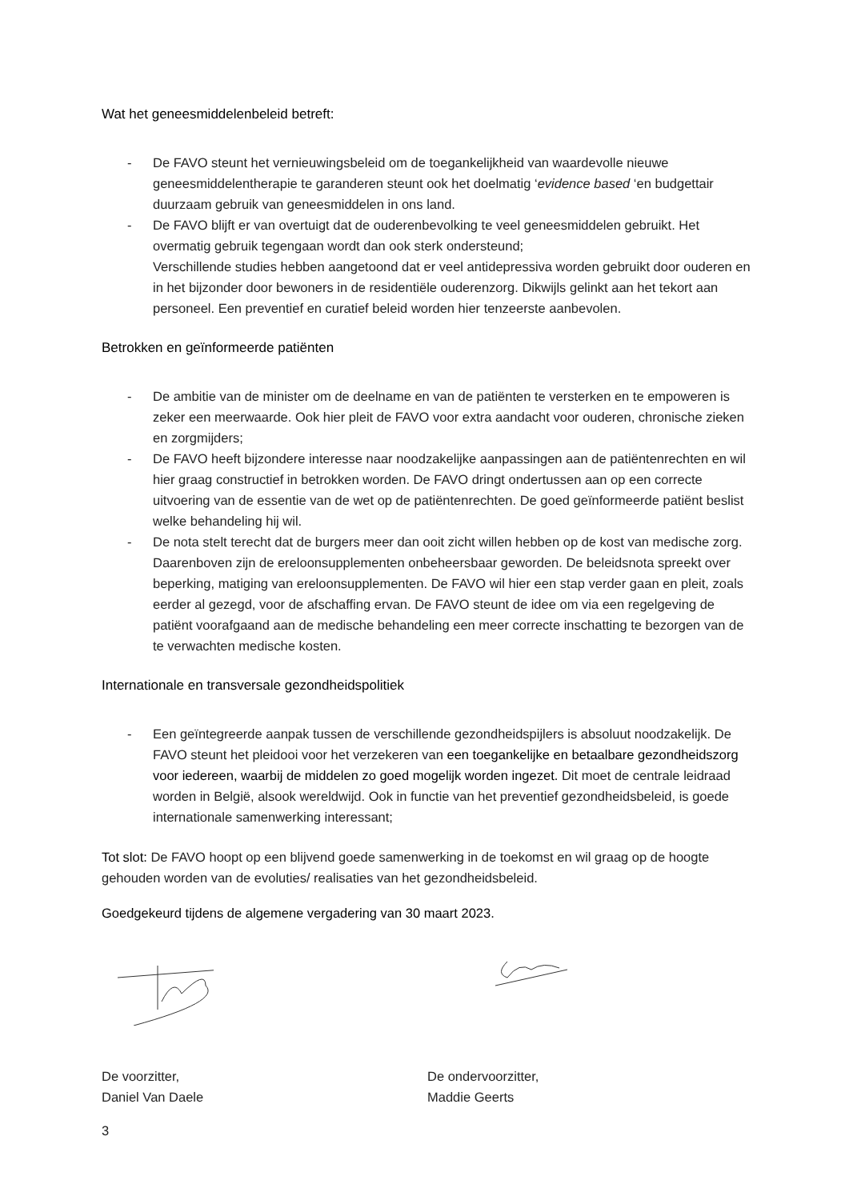Wat het geneesmiddelenbeleid betreft:
- De FAVO steunt het vernieuwingsbeleid om de toegankelijkheid van waardevolle nieuwe geneesmiddelentherapie te garanderen steunt ook het doelmatig ‘evidence based ‘en budgettair duurzaam gebruik van geneesmiddelen in ons land.
- De FAVO blijft er van overtuigt dat de ouderenbevolking te veel geneesmiddelen gebruikt. Het overmatig gebruik tegengaan wordt dan ook sterk ondersteund;
Verschillende studies hebben aangetoond dat er veel antidepressiva worden gebruikt door ouderen en in het bijzonder door bewoners in de residentiële ouderenzorg. Dikwijls gelinkt aan het tekort aan personeel. Een preventief en curatief beleid worden hier tenzeerste aanbevolen.
Betrokken en geïnformeerde patiënten
- De ambitie van de minister om de deelname en van de patiënten te versterken en te empoweren is zeker een meerwaarde. Ook hier pleit de FAVO voor extra aandacht voor ouderen, chronische zieken en zorgmijders;
- De FAVO heeft bijzondere interesse naar noodzakelijke aanpassingen aan de patiëntenrechten en wil hier graag constructief in betrokken worden. De FAVO dringt ondertussen aan op een correcte uitvoering van de essentie van de wet op de patiëntenrechten. De goed geïnformeerde patiënt beslist welke behandeling hij wil.
- De nota stelt terecht dat de burgers meer dan ooit zicht willen hebben op de kost van medische zorg. Daarenboven zijn de ereloonsupplementen onbeheersbaar geworden. De beleidsnota spreekt over beperking, matiging van ereloonsupplementen. De FAVO wil hier een stap verder gaan en pleit, zoals eerder al gezegd, voor de afschaffing ervan. De FAVO steunt de idee om via een regelgeving de patiënt voorafgaand aan de medische behandeling een meer correcte inschatting te bezorgen van de te verwachten medische kosten.
Internationale en transversale gezondheidspolitiek
- Een geïntegreerde aanpak tussen de verschillende gezondheidspijlers is absoluut noodzakelijk. De FAVO steunt het pleidooi voor het verzekeren van een toegankelijke en betaalbare gezondheidszorg voor iedereen, waarbij de middelen zo goed mogelijk worden ingezet. Dit moet de centrale leidraad worden in België, alsook wereldwijd. Ook in functie van het preventief gezondheidsbeleid, is goede internationale samenwerking interessant;
Tot slot: De FAVO hoopt op een blijvend goede samenwerking in de toekomst en wil graag op de hoogte gehouden worden van de evoluties/ realisaties van het gezondheidsbeleid.
Goedgekeurd tijdens de algemene vergadering van 30 maart 2023.
De voorzitter,
Daniel Van Daele
De ondervoorzitter,
Maddie Geerts
3